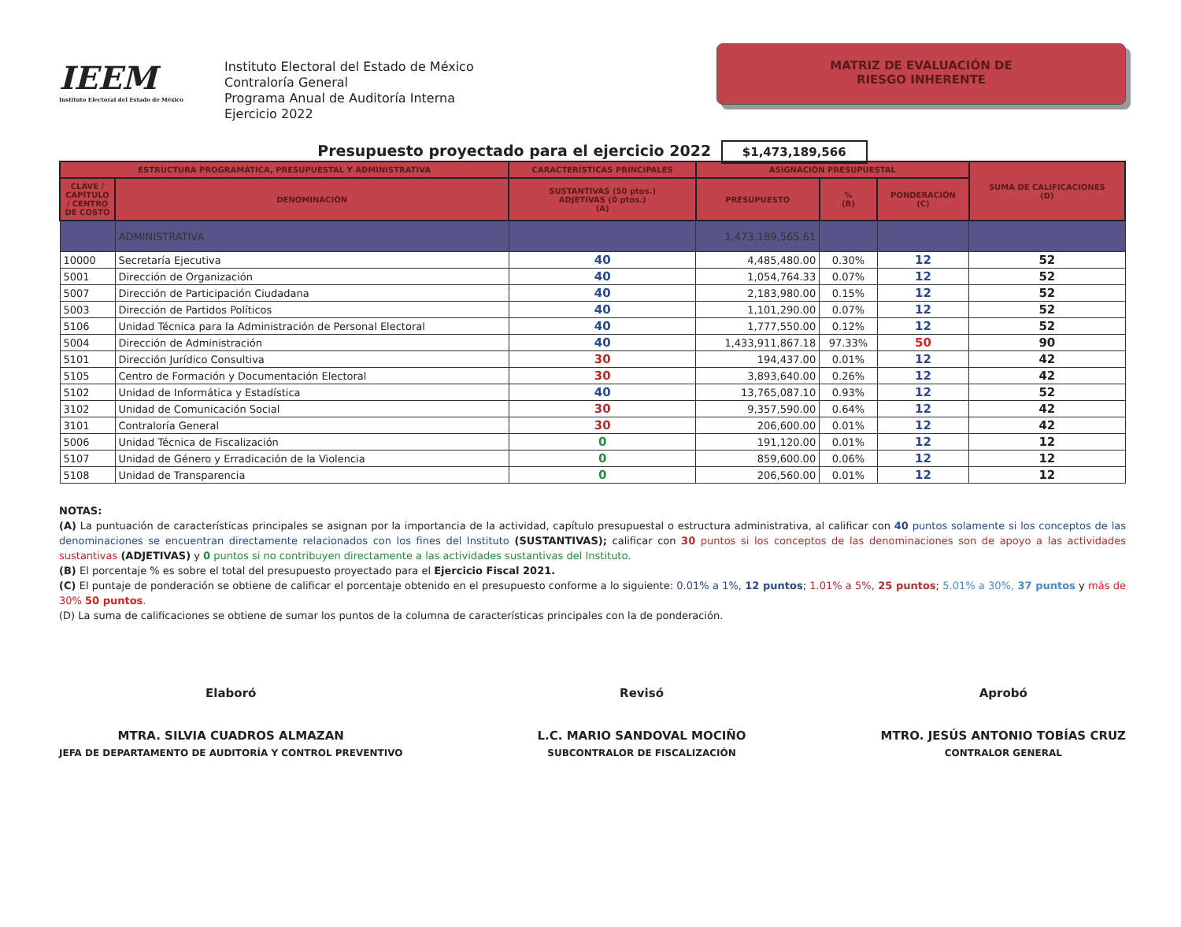IEEM
Instituto Electoral del Estado de México
Instituto Electoral del Estado de México
Contraloría General
Programa Anual de Auditoría Interna
Ejercicio 2022
MATRIZ DE EVALUACIÓN DE
RIESGO INHERENTE
Presupuesto proyectado para el ejercicio 2022 $1,473,189,566
| ESTRUCTURA PROGRAMÁTICA, PRESUPUESTAL Y ADMINISTRATIVA | | CARACTERÍSTICAS PRINCIPALES | ASIGNACIÓN PRESUPUESTAL | | | SUMA DE CALIFICACIONES (D) |
| --- | --- | --- | --- | --- | --- | --- |
| CLAVE / CAPÍTULO / CENTRO DE COSTO | DENOMINACIÓN | SUSTANTIVAS (50 ptos.) ADJETIVAS (0 ptos.) (A) | PRESUPUESTO | % (B) | PONDERACIÓN (C) | |
| | ADMINISTRATIVA | | 1,473,189,565.61 | | | |
| 10000 | Secretaría Ejecutiva | 40 | 4,485,480.00 | 0.30% | 12 | 52 |
| 5001 | Dirección de Organización | 40 | 1,054,764.33 | 0.07% | 12 | 52 |
| 5007 | Dirección de Participación Ciudadana | 40 | 2,183,980.00 | 0.15% | 12 | 52 |
| 5003 | Dirección de Partidos Políticos | 40 | 1,101,290.00 | 0.07% | 12 | 52 |
| 5106 | Unidad Técnica para la Administración de Personal Electoral | 40 | 1,777,550.00 | 0.12% | 12 | 52 |
| 5004 | Dirección de Administración | 40 | 1,433,911,867.18 | 97.33% | 50 | 90 |
| 5101 | Dirección Jurídico Consultiva | 30 | 194,437.00 | 0.01% | 12 | 42 |
| 5105 | Centro de Formación y Documentación Electoral | 30 | 3,893,640.00 | 0.26% | 12 | 42 |
| 5102 | Unidad de Informática y Estadística | 40 | 13,765,087.10 | 0.93% | 12 | 52 |
| 3102 | Unidad de Comunicación Social | 30 | 9,357,590.00 | 0.64% | 12 | 42 |
| 3101 | Contraloría General | 30 | 206,600.00 | 0.01% | 12 | 42 |
| 5006 | Unidad Técnica de Fiscalización | 0 | 191,120.00 | 0.01% | 12 | 12 |
| 5107 | Unidad de Género y Erradicación de la Violencia | 0 | 859,600.00 | 0.06% | 12 | 12 |
| 5108 | Unidad de Transparencia | 0 | 206,560.00 | 0.01% | 12 | 12 |
NOTAS:
(A) La puntuación de características principales se asignan por la importancia de la actividad, capítulo presupuestal o estructura administrativa, al calificar con 40 puntos solamente si los conceptos de las denominaciones se encuentran directamente relacionados con los fines del Instituto (SUSTANTIVAS); calificar con 30 puntos si los conceptos de las denominaciones son de apoyo a las actividades sustantivas (ADJETIVAS) y 0 puntos si no contribuyen directamente a las actividades sustantivas del Instituto.
(B) El porcentaje % es sobre el total del presupuesto proyectado para el Ejercicio Fiscal 2021.
(C) El puntaje de ponderación se obtiene de calificar el porcentaje obtenido en el presupuesto conforme a lo siguiente: 0.01% a 1%, 12 puntos; 1.01% a 5%, 25 puntos; 5.01% a 30%, 37 puntos y más de 30% 50 puntos.
(D) La suma de calificaciones se obtiene de sumar los puntos de la columna de características principales con la de ponderación.
Elaboró
MTRA. SILVIA CUADROS ALMAZAN
JEFA DE DEPARTAMENTO DE AUDITORÍA Y CONTROL PREVENTIVO
Revisó
L.C. MARIO SANDOVAL MOCIÑO
SUBCONTRALOR DE FISCALIZACIÓN
Aprobó
MTRO. JESÚS ANTONIO TOBÍAS CRUZ
CONTRALOR GENERAL